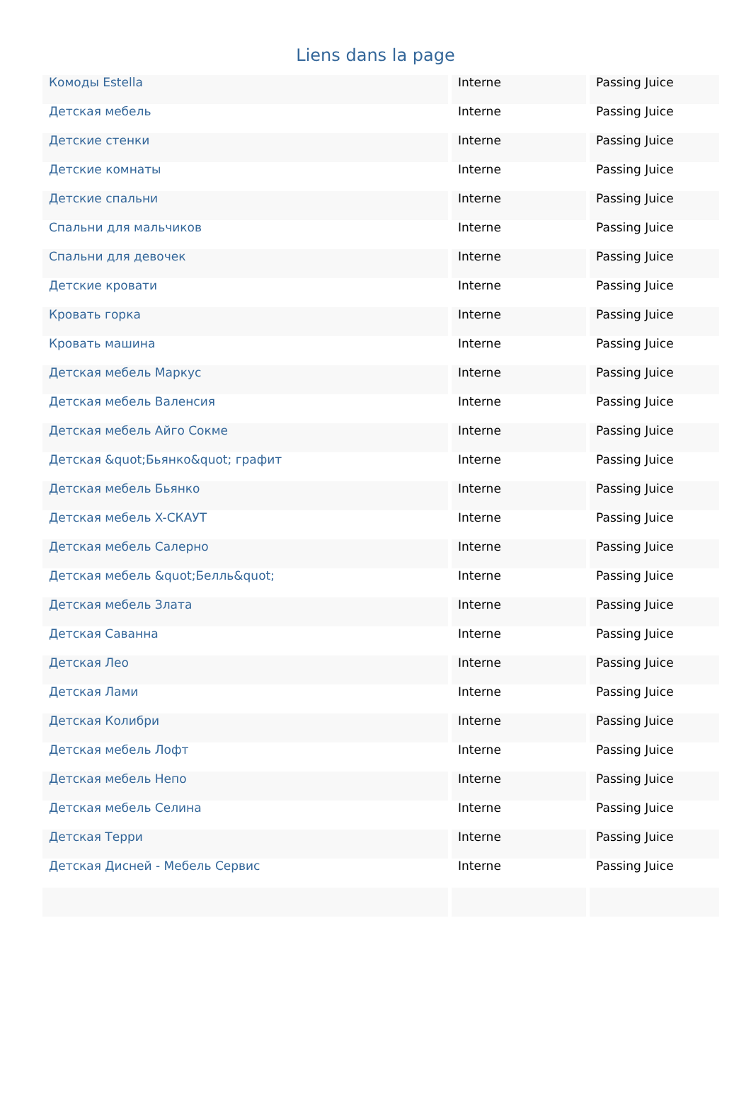Liens dans la page
| Комоды Estella | Interne | Passing Juice |
| Детская мебель | Interne | Passing Juice |
| Детские стенки | Interne | Passing Juice |
| Детские комнаты | Interne | Passing Juice |
| Детские спальни | Interne | Passing Juice |
| Спальни для мальчиков | Interne | Passing Juice |
| Спальни для девочек | Interne | Passing Juice |
| Детские кровати | Interne | Passing Juice |
| Кровать горка | Interne | Passing Juice |
| Кровать машина | Interne | Passing Juice |
| Детская мебель Маркус | Interne | Passing Juice |
| Детская мебель Валенсия | Interne | Passing Juice |
| Детская мебель Айго Сокме | Interne | Passing Juice |
| Детская &quot;Бьянко&quot; графит | Interne | Passing Juice |
| Детская мебель Бьянко | Interne | Passing Juice |
| Детская мебель X-СКАУТ | Interne | Passing Juice |
| Детская мебель Салерно | Interne | Passing Juice |
| Детская мебель &quot;Белль&quot; | Interne | Passing Juice |
| Детская мебель Злата | Interne | Passing Juice |
| Детская Саванна | Interne | Passing Juice |
| Детская Лео | Interne | Passing Juice |
| Детская Лами | Interne | Passing Juice |
| Детская Колибри | Interne | Passing Juice |
| Детская мебель Лофт | Interne | Passing Juice |
| Детская мебель Непо | Interne | Passing Juice |
| Детская мебель Селина | Interne | Passing Juice |
| Детская Терри | Interne | Passing Juice |
| Детская Дисней - Мебель Сервис | Interne | Passing Juice |